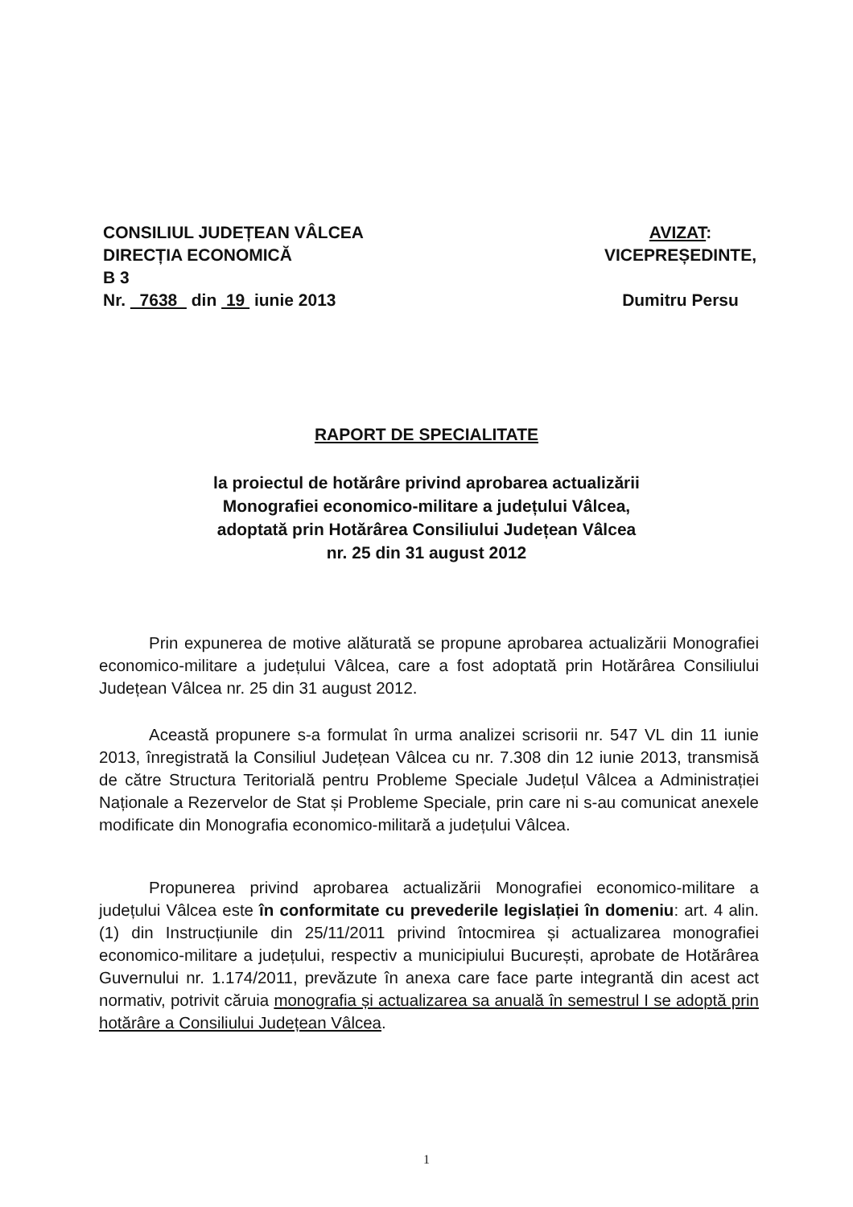CONSILIUL JUDEȚEAN VÂLCEA
DIRECȚIA ECONOMICĂ
B 3
Nr. 7638 din 19 iunie 2013
AVIZAT:
VICEPREȘEDINTE,
Dumitru Persu
RAPORT DE SPECIALITATE
la proiectul de hotărâre privind aprobarea actualizării
Monografiei economico-militare a județului Vâlcea,
adoptată prin Hotărârea Consiliului Județean Vâlcea
nr. 25 din 31 august 2012
Prin expunerea de motive alăturată se propune aprobarea actualizării Monografiei economico-militare a județului Vâlcea, care a fost adoptată prin Hotărârea Consiliului Județean Vâlcea nr. 25 din 31 august 2012.
Această propunere s-a formulat în urma analizei scrisorii nr. 547 VL din 11 iunie 2013, înregistrată la Consiliul Județean Vâlcea cu nr. 7.308 din 12 iunie 2013, transmisă de către Structura Teritorială pentru Probleme Speciale Județul Vâlcea a Administrației Naționale a Rezervelor de Stat și Probleme Speciale, prin care ni s-au comunicat anexele modificate din Monografia economico-militară a județului Vâlcea.
Propunerea privind aprobarea actualizării Monografiei economico-militare a județului Vâlcea este în conformitate cu prevederile legislației în domeniu: art. 4 alin. (1) din Instrucțiunile din 25/11/2011 privind întocmirea și actualizarea monografiei economico-militare a județului, respectiv a municipiului București, aprobate de Hotărârea Guvernului nr. 1.174/2011, prevăzute în anexa care face parte integrantă din acest act normativ, potrivit căruia monografia și actualizarea sa anuală în semestrul I se adoptă prin hotărâre a Consiliului Județean Vâlcea.
1